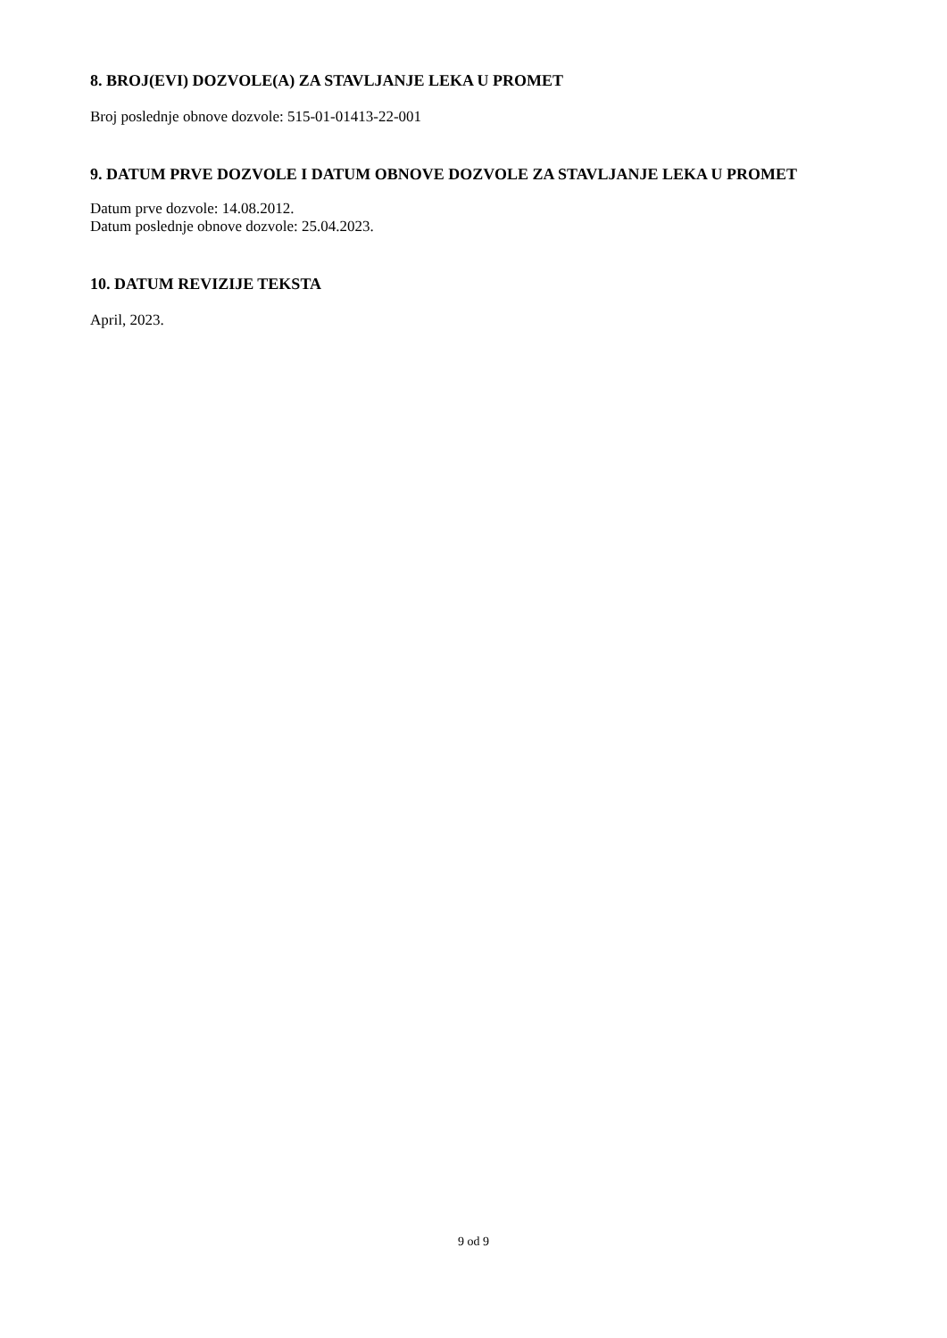8. BROJ(EVI) DOZVOLE(A) ZA STAVLJANJE LEKA U PROMET
Broj poslednje obnove dozvole: 515-01-01413-22-001
9. DATUM PRVE DOZVOLE I DATUM OBNOVE DOZVOLE ZA STAVLJANJE LEKA U PROMET
Datum prve dozvole: 14.08.2012.
Datum poslednje obnove dozvole: 25.04.2023.
10. DATUM REVIZIJE TEKSTA
April, 2023.
9 od 9